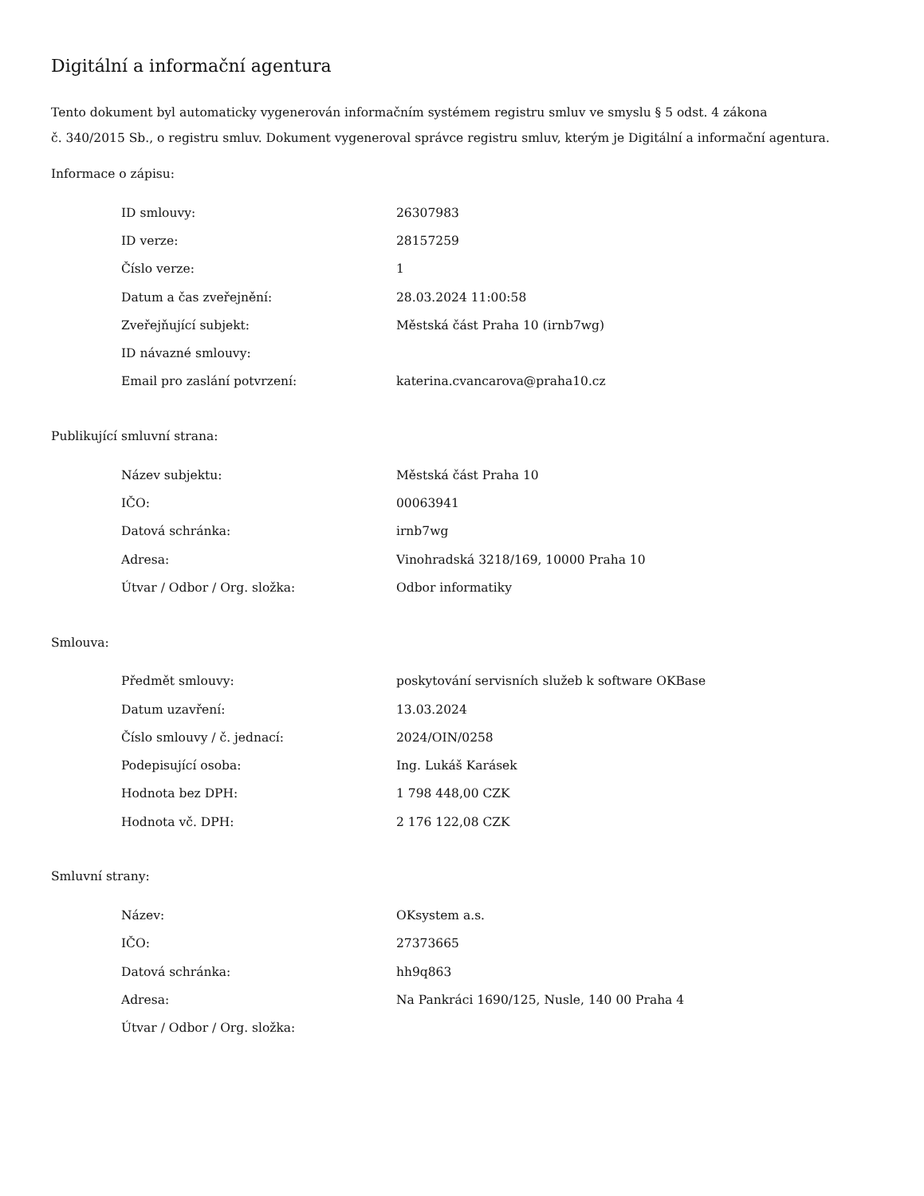Digitální a informační agentura
Tento dokument byl automaticky vygenerován informačním systémem registru smluv ve smyslu § 5 odst. 4 zákona
č. 340/2015 Sb., o registru smluv. Dokument vygeneroval správce registru smluv, kterým je Digitální a informační agentura.
Informace o zápisu:
| ID smlouvy: | 26307983 |
| ID verze: | 28157259 |
| Číslo verze: | 1 |
| Datum a čas zveřejnění: | 28.03.2024 11:00:58 |
| Zveřejňující subjekt: | Městská část Praha 10 (irnb7wg) |
| ID návazné smlouvy: | |
| Email pro zaslání potvrzení: | katerina.cvancarova@praha10.cz |
Publikující smluvní strana:
| Název subjektu: | Městská část Praha 10 |
| IČO: | 00063941 |
| Datová schránka: | irnb7wg |
| Adresa: | Vinohradská 3218/169, 10000 Praha 10 |
| Útvar / Odbor / Org. složka: | Odbor informatiky |
Smlouva:
| Předmět smlouvy: | poskytování servisních služeb k software OKBase |
| Datum uzavření: | 13.03.2024 |
| Číslo smlouvy / č. jednací: | 2024/OIN/0258 |
| Podepisující osoba: | Ing. Lukáš Karásek |
| Hodnota bez DPH: | 1 798 448,00 CZK |
| Hodnota vč. DPH: | 2 176 122,08 CZK |
Smluvní strany:
| Název: | OKsystem a.s. |
| IČO: | 27373665 |
| Datová schránka: | hh9q863 |
| Adresa: | Na Pankráci 1690/125, Nusle, 140 00 Praha 4 |
| Útvar / Odbor / Org. složka: | |